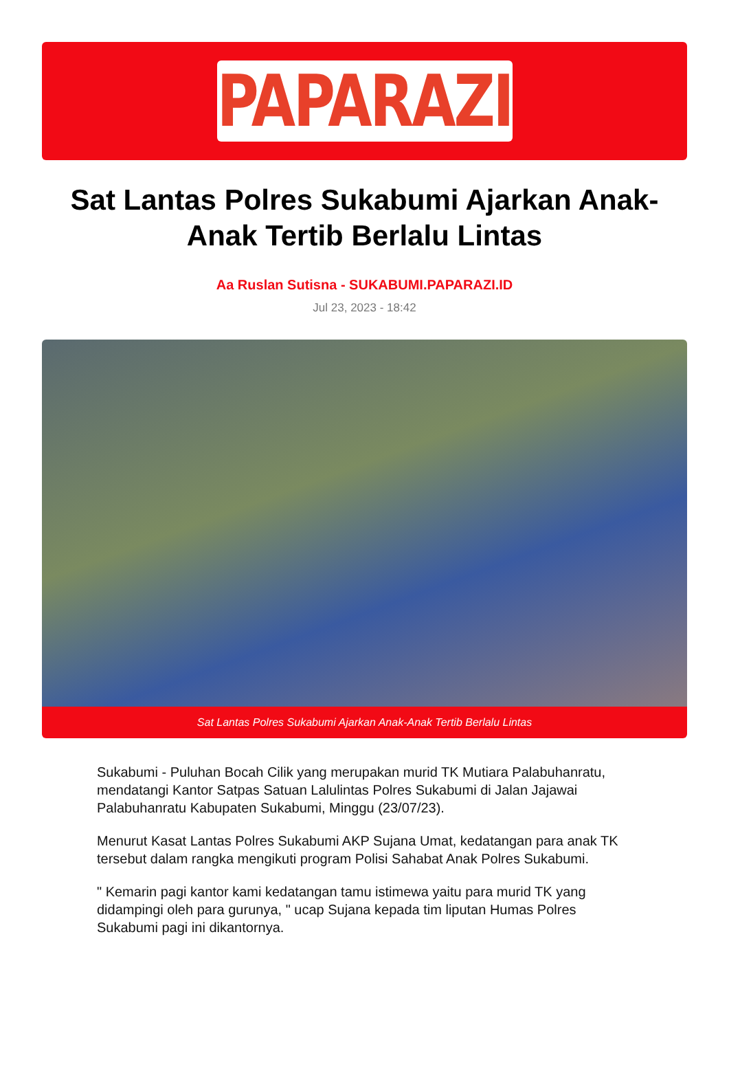PAPARAZI
Sat Lantas Polres Sukabumi Ajarkan Anak-Anak Tertib Berlalu Lintas
Aa Ruslan Sutisna - SUKABUMI.PAPARAZI.ID
Jul 23, 2023 - 18:42
Sat Lantas Polres Sukabumi Ajarkan Anak-Anak Tertib Berlalu Lintas
Sukabumi - Puluhan Bocah Cilik yang merupakan murid TK Mutiara Palabuhanratu, mendatangi Kantor Satpas Satuan Lalulintas Polres Sukabumi di Jalan Jajawai Palabuhanratu Kabupaten Sukabumi, Minggu (23/07/23).
Menurut Kasat Lantas Polres Sukabumi AKP Sujana Umat, kedatangan para anak TK tersebut dalam rangka mengikuti program Polisi Sahabat Anak Polres Sukabumi.
" Kemarin pagi kantor kami kedatangan tamu istimewa yaitu para murid TK yang didampingi oleh para gurunya, " ucap Sujana kepada tim liputan Humas Polres Sukabumi pagi ini dikantornya.